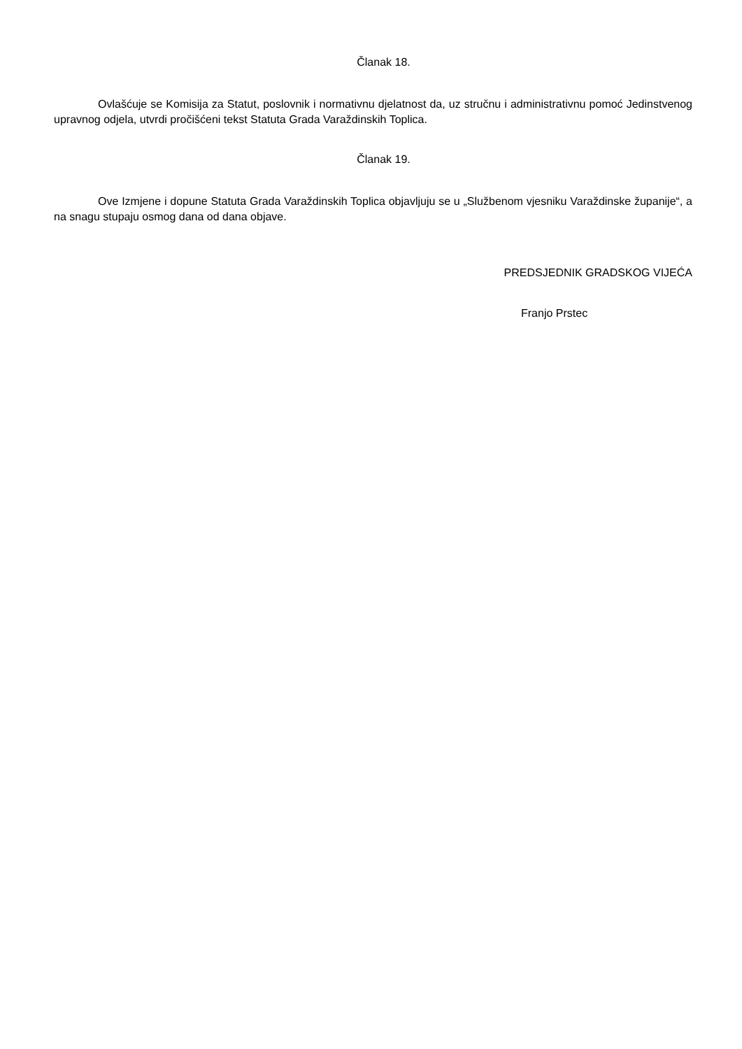Članak 18.
Ovlašćuje se Komisija za Statut, poslovnik i normativnu djelatnost da, uz stručnu i administrativnu pomoć Jedinstvenog upravnog odjela, utvrdi pročišćeni tekst Statuta Grada Varaždinskih Toplica.
Članak 19.
Ove Izmjene i dopune Statuta Grada Varaždinskih Toplica objavljuju se u „Službenom vjesniku Varaždinske županije“, a na snagu stupaju osmog dana od dana objave.
PREDSJEDNIK GRADSKOG VIJEĆA
Franjo Prstec